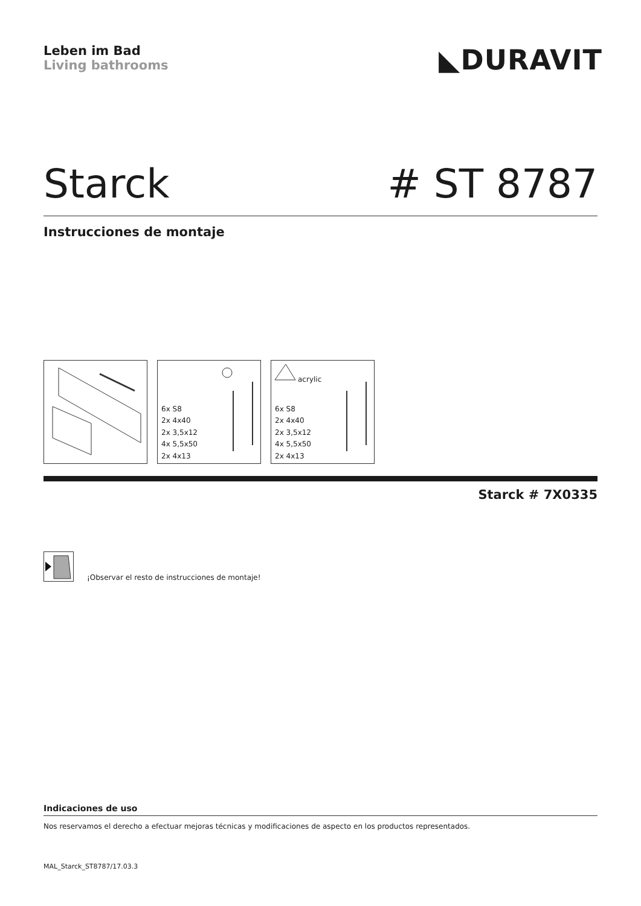Leben im Bad
Living bathrooms
◣DURAVIT
Starck # ST 8787
Instrucciones de montaje
6x S8
2x 4x40
2x 3,5x12
4x 5,5x50
2x 4x13
acrylic
6x S8
2x 4x40
2x 3,5x12
4x 5,5x50
2x 4x13
Starck # 7X0335
¡Observar el resto de instrucciones de montaje!
Indicaciones de uso
Nos reservamos el derecho a efectuar mejoras técnicas y modificaciones de aspecto en los productos representados.
MAL_Starck_ST8787/17.03.3